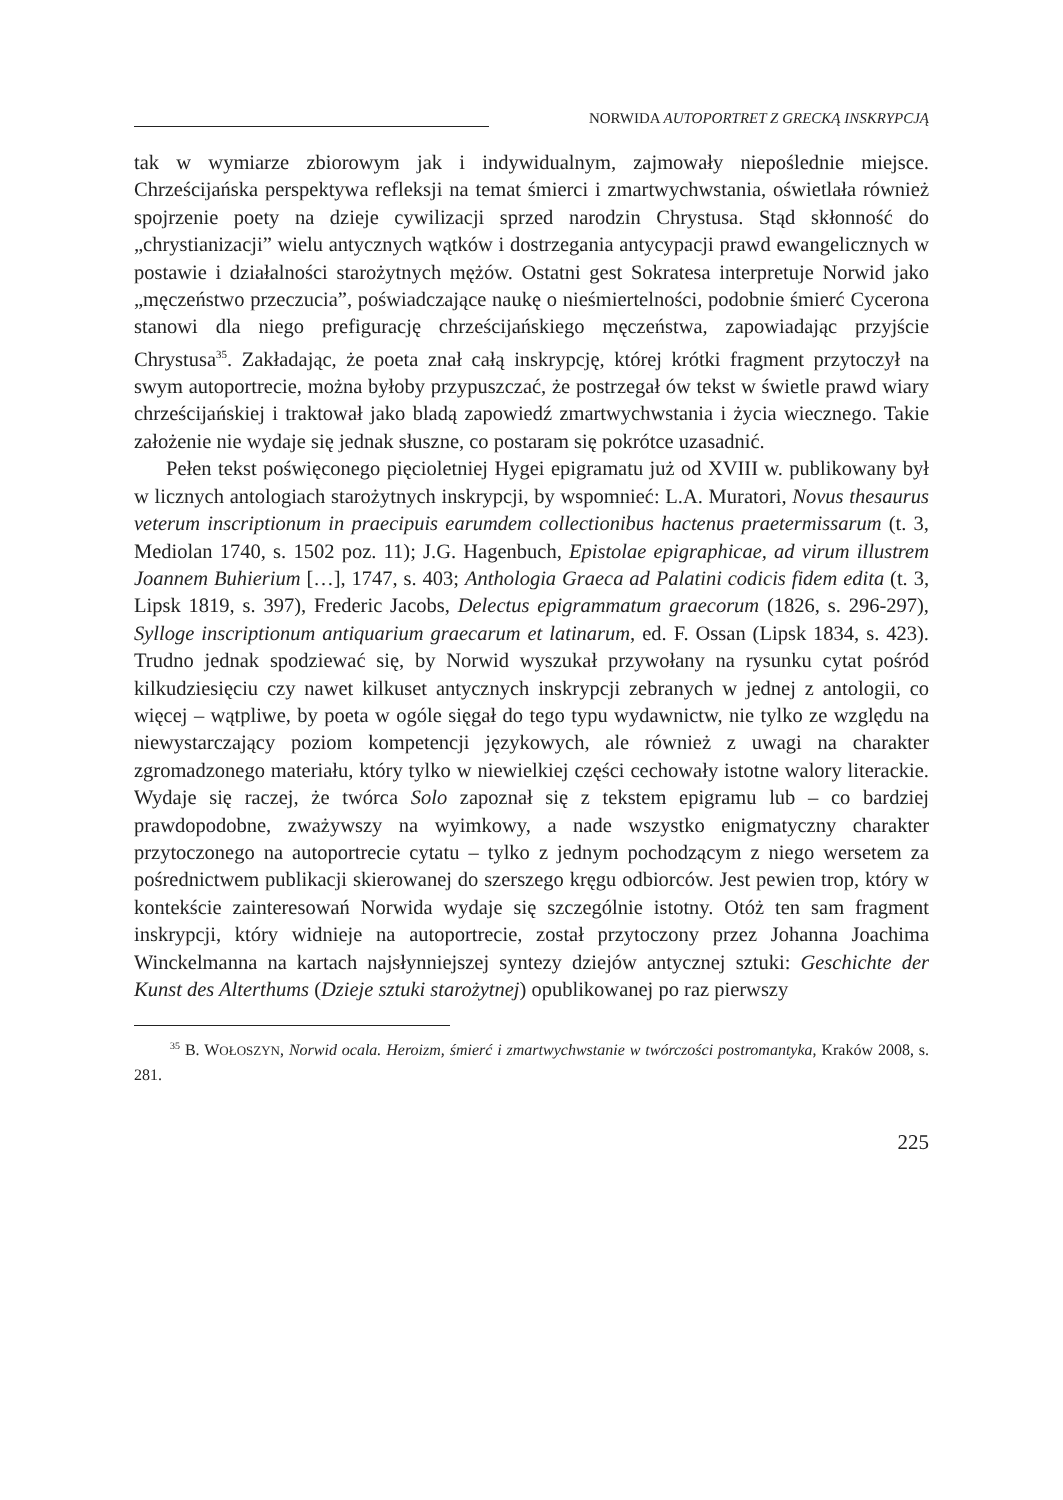NORWIDA AUTOPORTRET Z GRECKĄ INSKRYPCJĄ
tak w wymiarze zbiorowym jak i indywidualnym, zajmowały niepoślednie miejsce. Chrześcijańska perspektywa refleksji na temat śmierci i zmartwychwstania, oświetlała również spojrzenie poety na dzieje cywilizacji sprzed narodzin Chrystusa. Stąd skłonność do „chrystianizacji” wielu antycznych wątków i dostrzegania antycypacji prawd ewangelicznych w postawie i działalności starożytnych mężów. Ostatni gest Sokratesa interpretuje Norwid jako „męczeństwo przeczucia”, poświadczające naukę o nieśmiertelności, podobnie śmierć Cycerona stanowi dla niego prefigurację chrześcijańskiego męczeństwa, zapowiadając przyjście Chrystusa<sup>35</sup>. Zakładając, że poeta znał całą inskrypcję, której krótki fragment przytoczył na swym autoportrecie, można byłoby przypuszczać, że postrzegał ów tekst w świetle prawd wiary chrześcijańskiej i traktował jako bladą zapowiedź zmartwychwstania i życia wiecznego. Takie założenie nie wydaje się jednak słuszne, co postaram się pokrótce uzasadnić.
Pełen tekst poświęconego pięcioletniej Hygei epigramatu już od XVIII w. publikowany był w licznych antologiach starożytnych inskrypcji, by wspomnieć: L.A. Muratori, Novus thesaurus veterum inscriptionum in praecipuis earumdem collectionibus hactenus praetermissarum (t. 3, Mediolan 1740, s. 1502 poz. 11); J.G. Hagenbuch, Epistolae epigraphicae, ad virum illustrem Joannem Buhierium […], 1747, s. 403; Anthologia Graeca ad Palatini codicis fidem edita (t. 3, Lipsk 1819, s. 397), Frederic Jacobs, Delectus epigrammatum graecorum (1826, s. 296-297), Sylloge inscriptionum antiquarium graecarum et latinarum, ed. F. Ossan (Lipsk 1834, s. 423). Trudno jednak spodziewać się, by Norwid wyszukał przywołany na rysunku cytat pośród kilkudziesięciu czy nawet kilkuset antycznych inskrypcji zebranych w jednej z antologii, co więcej – wątpliwe, by poeta w ogóle sięgał do tego typu wydawnictw, nie tylko ze względu na niewystarczający poziom kompetencji językowych, ale również z uwagi na charakter zgromadzonego materiału, który tylko w niewielkiej części cechowały istotne walory literackie. Wydaje się raczej, że twórca Solo zapoznał się z tekstem epigramu lub – co bardziej prawdopodobne, zważywszy na wyimkowy, a nade wszystko enigmatyczny charakter przytoczonego na autoportrecie cytatu – tylko z jednym pochodzącym z niego wersetem za pośrednictwem publikacji skierowanej do szerszego kręgu odbiorców. Jest pewien trop, który w kontekście zainteresowań Norwida wydaje się szczególnie istotny. Otóż ten sam fragment inskrypcji, który widnieje na autoportrecie, został przytoczony przez Johanna Joachima Winckelmanna na kartach najsłynniejszej syntezy dziejów antycznej sztuki: Geschichte der Kunst des Alterthums (Dzieje sztuki starożytnej) opublikowanej po raz pierwszy
<sup>35</sup> B. WOŁOSZYN, Norwid ocala. Heroizm, śmierć i zmartwychwstanie w twórczości postromantyka, Kraków 2008, s. 281.
225